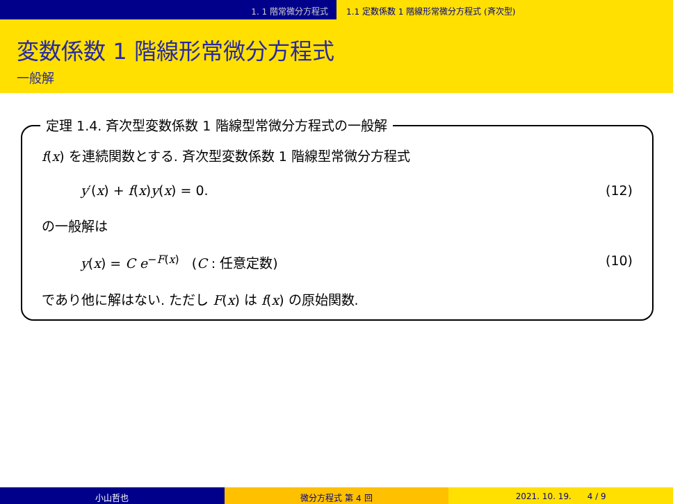1. 1 階常微分方程式 1.1 定数係数 1 階線形常微分方程式 (斉次型)
変数係数 1 階線形常微分方程式
一般解
定理 1.4. 斉次型変数係数 1 階線型常微分方程式の一般解
f(x) を連続関数とする. 斉次型変数係数 1 階線型常微分方程式
y′(x) + f(x)y(x) = 0. (12)
の一般解は
y(x) = C e<sup>−F(x)</sup> (C : 任意定数) (10)
であり他に解はない. ただし F(x) は f(x) の原始関数.
小山哲也 微分方程式 第 4 回 2021. 10. 19. 4 / 9